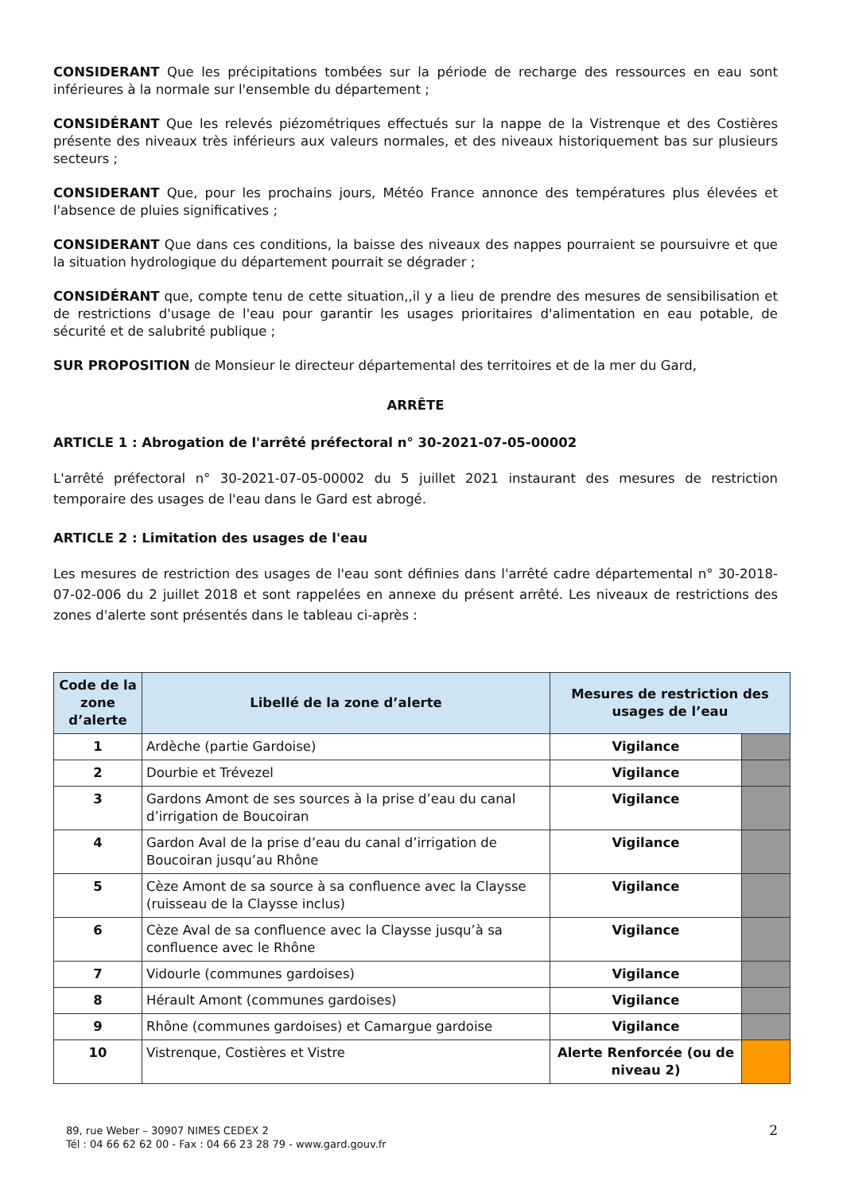CONSIDERANT Que les précipitations tombées sur la période de recharge des ressources en eau sont inférieures à la normale sur l'ensemble du département ;
CONSIDÉRANT Que les relevés piézométriques effectués sur la nappe de la Vistrenque et des Costières présente des niveaux très inférieurs aux valeurs normales, et des niveaux historiquement bas sur plusieurs secteurs ;
CONSIDERANT Que, pour les prochains jours, Météo France annonce des températures plus élevées et l'absence de pluies significatives ;
CONSIDERANT Que dans ces conditions, la baisse des niveaux des nappes pourraient se poursuivre et que la situation hydrologique du département pourrait se dégrader ;
CONSIDÉRANT que, compte tenu de cette situation,,il y a lieu de prendre des mesures de sensibilisation et de restrictions d'usage de l'eau pour garantir les usages prioritaires d'alimentation en eau potable, de sécurité et de salubrité publique ;
SUR PROPOSITION de Monsieur le directeur départemental des territoires et de la mer du Gard,
ARRÊTE
ARTICLE 1 : Abrogation de l'arrêté préfectoral n° 30-2021-07-05-00002
L'arrêté préfectoral n° 30-2021-07-05-00002 du 5 juillet 2021 instaurant des mesures de restriction temporaire des usages de l'eau dans le Gard est abrogé.
ARTICLE 2 : Limitation des usages de l'eau
Les mesures de restriction des usages de l'eau sont définies dans l'arrêté cadre départemental n° 30-2018-07-02-006 du 2 juillet 2018 et sont rappelées en annexe du présent arrêté. Les niveaux de restrictions des zones d'alerte sont présentés dans le tableau ci-après :
| Code de la zone d’alerte | Libellé de la zone d’alerte | Mesures de restriction des usages de l’eau | |
| --- | --- | --- | --- |
| 1 | Ardèche (partie Gardoise) | Vigilance | |
| 2 | Dourbie et Trévezel | Vigilance | |
| 3 | Gardons Amont de ses sources à la prise d’eau du canal d’irrigation de Boucoiran | Vigilance | |
| 4 | Gardon Aval de la prise d’eau du canal d’irrigation de Boucoiran jusqu’au Rhône | Vigilance | |
| 5 | Cèze Amont de sa source à sa confluence avec la Claysse (ruisseau de la Claysse inclus) | Vigilance | |
| 6 | Cèze Aval de sa confluence avec la Claysse jusqu’à sa confluence avec le Rhône | Vigilance | |
| 7 | Vidourle (communes gardoises) | Vigilance | |
| 8 | Hérault Amont (communes gardoises) | Vigilance | |
| 9 | Rhône (communes gardoises) et Camargue gardoise | Vigilance | |
| 10 | Vistrenque, Costières et Vistre | Alerte Renforcée (ou de niveau 2) | |
89, rue Weber – 30907 NIMES CEDEX 2
Tél : 04 66 62 62 00 - Fax : 04 66 23 28 79 - www.gard.gouv.fr
2